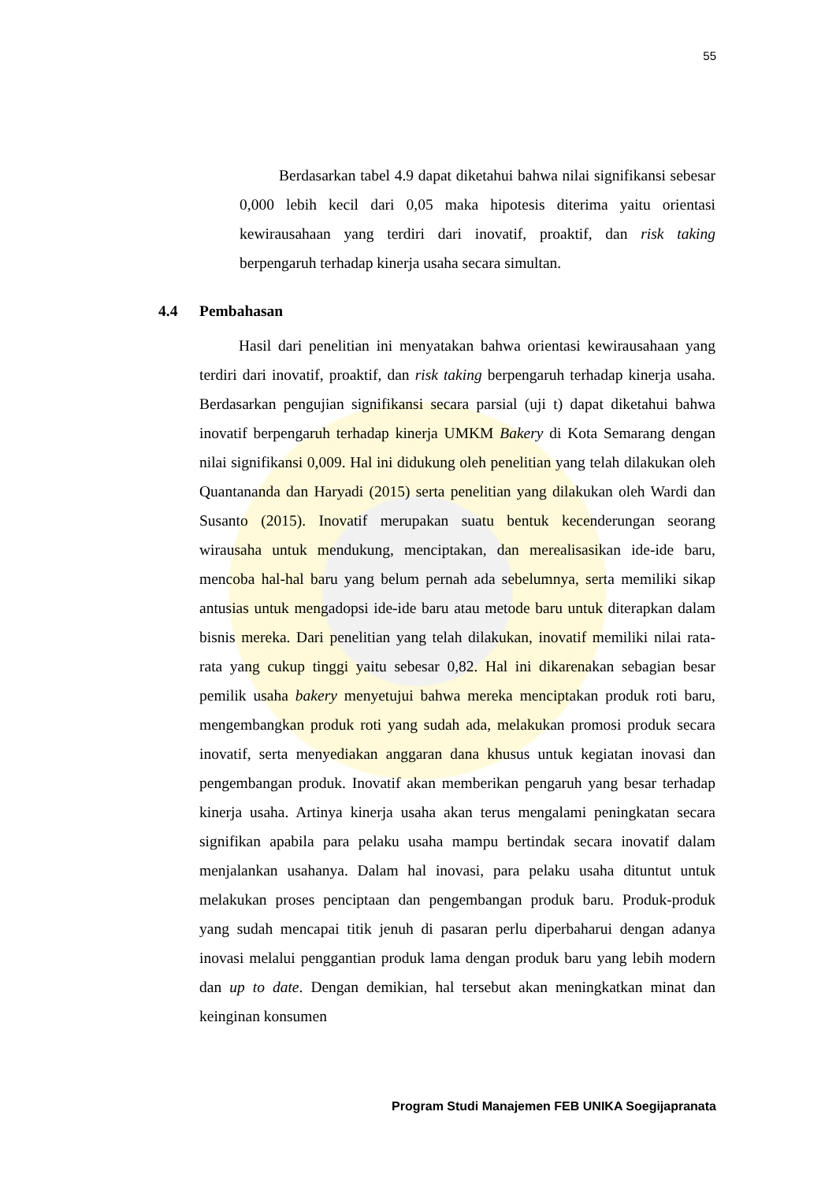55
Berdasarkan tabel 4.9 dapat diketahui bahwa nilai signifikansi sebesar 0,000 lebih kecil dari 0,05 maka hipotesis diterima yaitu orientasi kewirausahaan yang terdiri dari inovatif, proaktif, dan risk taking berpengaruh terhadap kinerja usaha secara simultan.
4.4 Pembahasan
Hasil dari penelitian ini menyatakan bahwa orientasi kewirausahaan yang terdiri dari inovatif, proaktif, dan risk taking berpengaruh terhadap kinerja usaha. Berdasarkan pengujian signifikansi secara parsial (uji t) dapat diketahui bahwa inovatif berpengaruh terhadap kinerja UMKM Bakery di Kota Semarang dengan nilai signifikansi 0,009. Hal ini didukung oleh penelitian yang telah dilakukan oleh Quantananda dan Haryadi (2015) serta penelitian yang dilakukan oleh Wardi dan Susanto (2015). Inovatif merupakan suatu bentuk kecenderungan seorang wirausaha untuk mendukung, menciptakan, dan merealisasikan ide-ide baru, mencoba hal-hal baru yang belum pernah ada sebelumnya, serta memiliki sikap antusias untuk mengadopsi ide-ide baru atau metode baru untuk diterapkan dalam bisnis mereka. Dari penelitian yang telah dilakukan, inovatif memiliki nilai rata-rata yang cukup tinggi yaitu sebesar 0,82. Hal ini dikarenakan sebagian besar pemilik usaha bakery menyetujui bahwa mereka menciptakan produk roti baru, mengembangkan produk roti yang sudah ada, melakukan promosi produk secara inovatif, serta menyediakan anggaran dana khusus untuk kegiatan inovasi dan pengembangan produk. Inovatif akan memberikan pengaruh yang besar terhadap kinerja usaha. Artinya kinerja usaha akan terus mengalami peningkatan secara signifikan apabila para pelaku usaha mampu bertindak secara inovatif dalam menjalankan usahanya. Dalam hal inovasi, para pelaku usaha dituntut untuk melakukan proses penciptaan dan pengembangan produk baru. Produk-produk yang sudah mencapai titik jenuh di pasaran perlu diperbaharui dengan adanya inovasi melalui penggantian produk lama dengan produk baru yang lebih modern dan up to date. Dengan demikian, hal tersebut akan meningkatkan minat dan keinginan konsumen
Program Studi Manajemen FEB UNIKA Soegijapranata